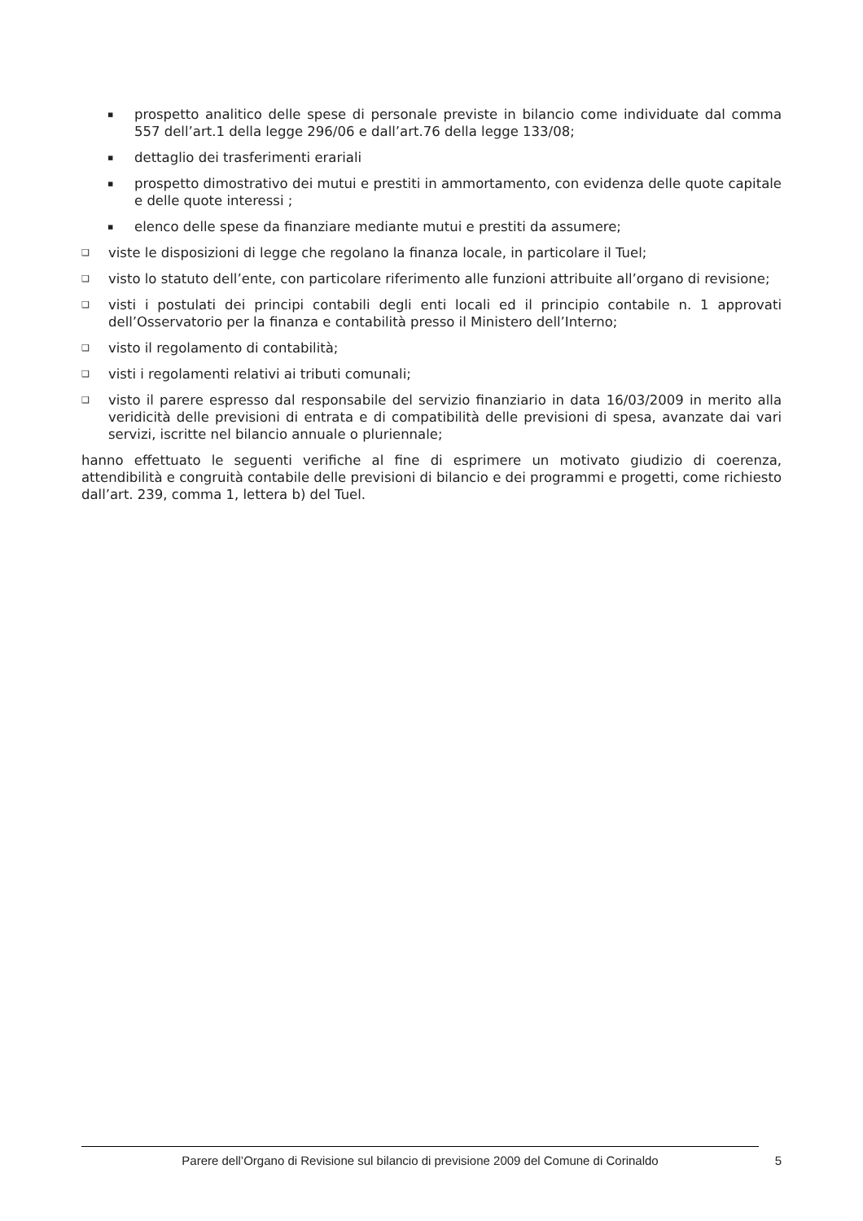▪ prospetto analitico delle spese di personale previste in bilancio come individuate dal comma 557 dell’art.1 della legge 296/06 e dall’art.76 della legge 133/08;
▪ dettaglio dei trasferimenti erariali
▪ prospetto dimostrativo dei mutui e prestiti in ammortamento, con evidenza delle quote capitale e delle quote interessi ;
▪ elenco delle spese da finanziare mediante mutui e prestiti da assumere;
❑ viste le disposizioni di legge che regolano la finanza locale, in particolare il Tuel;
❑ visto lo statuto dell’ente, con particolare riferimento alle funzioni attribuite all’organo di revisione;
❑ visti i postulati dei principi contabili degli enti locali ed il principio contabile n. 1 approvati dell’Osservatorio per la finanza e contabilità presso il Ministero dell’Interno;
❑ visto il regolamento di contabilità;
❑ visti i regolamenti relativi ai tributi comunali;
❑ visto il parere espresso dal responsabile del servizio finanziario in data 16/03/2009 in merito alla veridicità delle previsioni di entrata e di compatibilità delle previsioni di spesa, avanzate dai vari servizi, iscritte nel bilancio annuale o pluriennale;
hanno effettuato le seguenti verifiche al fine di esprimere un motivato giudizio di coerenza, attendibilità e congruità contabile delle previsioni di bilancio e dei programmi e progetti, come richiesto dall’art. 239, comma 1, lettera b) del Tuel.
Parere dell’Organo di Revisione sul bilancio di previsione 2009 del Comune di Corinaldo 5